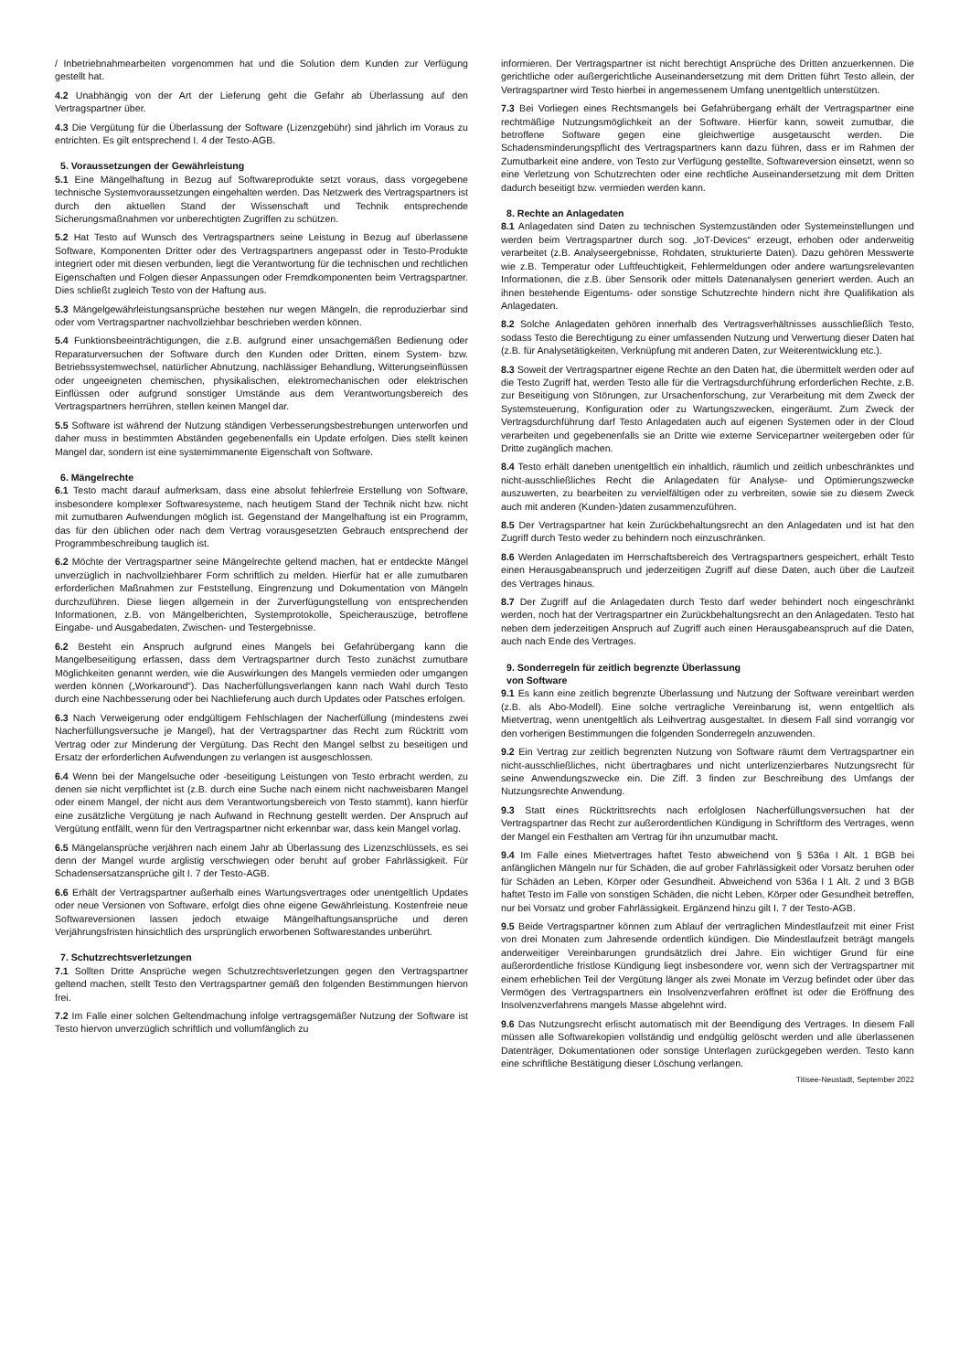/ Inbetriebnahmearbeiten vorgenommen hat und die Solution dem Kunden zur Verfügung gestellt hat.
4.2 Unabhängig von der Art der Lieferung geht die Gefahr ab Überlassung auf den Vertragspartner über.
4.3 Die Vergütung für die Überlassung der Software (Lizenzgebühr) sind jährlich im Voraus zu entrichten. Es gilt entsprechend I. 4 der Testo-AGB.
5. Voraussetzungen der Gewährleistung
5.1 Eine Mängelhaftung in Bezug auf Softwareprodukte setzt voraus, dass vorgegebene technische Systemvoraussetzungen eingehalten werden. Das Netzwerk des Vertragspartners ist durch den aktuellen Stand der Wissenschaft und Technik entsprechende Sicherungsmaßnahmen vor unberechtigten Zugriffen zu schützen.
5.2 Hat Testo auf Wunsch des Vertragspartners seine Leistung in Bezug auf überlassene Software, Komponenten Dritter oder des Vertragspartners angepasst oder in Testo-Produkte integriert oder mit diesen verbunden, liegt die Verantwortung für die technischen und rechtlichen Eigenschaften und Folgen dieser Anpassungen oder Fremdkomponenten beim Vertragspartner. Dies schließt zugleich Testo von der Haftung aus.
5.3 Mängelgewährleistungsansprüche bestehen nur wegen Mängeln, die reproduzierbar sind oder vom Vertragspartner nachvollziehbar beschrieben werden können.
5.4 Funktionsbeeinträchtigungen, die z.B. aufgrund einer unsachgemäßen Bedienung oder Reparaturversuchen der Software durch den Kunden oder Dritten, einem System- bzw. Betriebssystemwechsel, natürlicher Abnutzung, nachlässiger Behandlung, Witterungseinflüssen oder ungeeigneten chemischen, physikalischen, elektromechanischen oder elektrischen Einflüssen oder aufgrund sonstiger Umstände aus dem Verantwortungsbereich des Vertragspartners herrühren, stellen keinen Mangel dar.
5.5 Software ist während der Nutzung ständigen Verbesserungsbestrebungen unterworfen und daher muss in bestimmten Abständen gegebenenfalls ein Update erfolgen. Dies stellt keinen Mangel dar, sondern ist eine systemimmanente Eigenschaft von Software.
6. Mängelrechte
6.1 Testo macht darauf aufmerksam, dass eine absolut fehlerfreie Erstellung von Software, insbesondere komplexer Softwaresysteme, nach heutigem Stand der Technik nicht bzw. nicht mit zumutbaren Aufwendungen möglich ist. Gegenstand der Mangelhaftung ist ein Programm, das für den üblichen oder nach dem Vertrag vorausgesetzten Gebrauch entsprechend der Programmbeschreibung tauglich ist.
6.2 Möchte der Vertragspartner seine Mängelrechte geltend machen, hat er entdeckte Mängel unverzüglich in nachvollziehbarer Form schriftlich zu melden. Hierfür hat er alle zumutbaren erforderlichen Maßnahmen zur Feststellung, Eingrenzung und Dokumentation von Mängeln durchzuführen. Diese liegen allgemein in der Zurverfügungstellung von entsprechenden Informationen, z.B. von Mängelberichten, Systemprotokolle, Speicherauszüge, betroffene Eingabe- und Ausgabedaten, Zwischen- und Testergebnisse.
6.2 Besteht ein Anspruch aufgrund eines Mangels bei Gefahrübergang kann die Mangelbeseitigung erfassen, dass dem Vertragspartner durch Testo zunächst zumutbare Möglichkeiten genannt werden, wie die Auswirkungen des Mangels vermieden oder umgangen werden können („Workaround“). Das Nacherfüllungsverlangen kann nach Wahl durch Testo durch eine Nachbesserung oder bei Nachlieferung auch durch Updates oder Patsches erfolgen.
6.3 Nach Verweigerung oder endgültigem Fehlschlagen der Nacherfüllung (mindestens zwei Nacherfüllungsversuche je Mangel), hat der Vertragspartner das Recht zum Rücktritt vom Vertrag oder zur Minderung der Vergütung. Das Recht den Mangel selbst zu beseitigen und Ersatz der erforderlichen Aufwendungen zu verlangen ist ausgeschlossen.
6.4 Wenn bei der Mangelsuche oder -beseitigung Leistungen von Testo erbracht werden, zu denen sie nicht verpflichtet ist (z.B. durch eine Suche nach einem nicht nachweisbaren Mangel oder einem Mangel, der nicht aus dem Verantwortungsbereich von Testo stammt), kann hierfür eine zusätzliche Vergütung je nach Aufwand in Rechnung gestellt werden. Der Anspruch auf Vergütung entfällt, wenn für den Vertragspartner nicht erkennbar war, dass kein Mangel vorlag.
6.5 Mängelansprüche verjähren nach einem Jahr ab Überlassung des Lizenzschlüssels, es sei denn der Mangel wurde arglistig verschwiegen oder beruht auf grober Fahrlässigkeit. Für Schadensersatzansprüche gilt I. 7 der Testo-AGB.
6.6 Erhält der Vertragspartner außerhalb eines Wartungsvertrages oder unentgeltlich Updates oder neue Versionen von Software, erfolgt dies ohne eigene Gewährleistung. Kostenfreie neue Softwareversionen lassen jedoch etwaige Mängelhaftungsansprüche und deren Verjährungsfristen hinsichtlich des ursprünglich erworbenen Softwarestandes unberührt.
7. Schutzrechtsverletzungen
7.1 Sollten Dritte Ansprüche wegen Schutzrechtsverletzungen gegen den Vertragspartner geltend machen, stellt Testo den Vertragspartner gemäß den folgenden Bestimmungen hiervon frei.
7.2 Im Falle einer solchen Geltendmachung infolge vertragsgemäßer Nutzung der Software ist Testo hiervon unverzüglich schriftlich und vollumfänglich zu
informieren. Der Vertragspartner ist nicht berechtigt Ansprüche des Dritten anzuerkennen. Die gerichtliche oder außergerichtliche Auseinandersetzung mit dem Dritten führt Testo allein, der Vertragspartner wird Testo hierbei in angemessenem Umfang unentgeltlich unterstützen.
7.3 Bei Vorliegen eines Rechtsmangels bei Gefahrübergang erhält der Vertragspartner eine rechtmäßige Nutzungsmöglichkeit an der Software. Hierfür kann, soweit zumutbar, die betroffene Software gegen eine gleichwertige ausgetauscht werden. Die Schadensminderungspflicht des Vertragspartners kann dazu führen, dass er im Rahmen der Zumutbarkeit eine andere, von Testo zur Verfügung gestellte, Softwareversion einsetzt, wenn so eine Verletzung von Schutzrechten oder eine rechtliche Auseinandersetzung mit dem Dritten dadurch beseitigt bzw. vermieden werden kann.
8. Rechte an Anlagedaten
8.1 Anlagedaten sind Daten zu technischen Systemzuständen oder Systemeinstellungen und werden beim Vertragspartner durch sog. „IoT-Devices“ erzeugt, erhoben oder anderweitig verarbeitet (z.B. Analyseergebnisse, Rohdaten, strukturierte Daten). Dazu gehören Messwerte wie z.B. Temperatur oder Luftfeuchtigkeit, Fehlermeldungen oder andere wartungsrelevanten Informationen, die z.B. über Sensorik oder mittels Datenanalysen generiert werden. Auch an ihnen bestehende Eigentums- oder sonstige Schutzrechte hindern nicht ihre Qualifikation als Anlagedaten.
8.2 Solche Anlagedaten gehören innerhalb des Vertragsverhältnisses ausschließlich Testo, sodass Testo die Berechtigung zu einer umfassenden Nutzung und Verwertung dieser Daten hat (z.B. für Analysetätigkeiten, Verknüpfung mit anderen Daten, zur Weiterentwicklung etc.).
8.3 Soweit der Vertragspartner eigene Rechte an den Daten hat, die übermittelt werden oder auf die Testo Zugriff hat, werden Testo alle für die Vertragsdurchführung erforderlichen Rechte, z.B. zur Beseitigung von Störungen, zur Ursachenforschung, zur Verarbeitung mit dem Zweck der Systemsteuerung, Konfiguration oder zu Wartungszwecken, eingeräumt. Zum Zweck der Vertragsdurchführung darf Testo Anlagedaten auch auf eigenen Systemen oder in der Cloud verarbeiten und gegebenenfalls sie an Dritte wie externe Servicepartner weitergeben oder für Dritte zugänglich machen.
8.4 Testo erhält daneben unentgeltlich ein inhaltlich, räumlich und zeitlich unbeschränktes und nicht-ausschließliches Recht die Anlagedaten für Analyse- und Optimierungszwecke auszuwerten, zu bearbeiten zu vervielfältigen oder zu verbreiten, sowie sie zu diesem Zweck auch mit anderen (Kunden-)daten zusammenzuführen.
8.5 Der Vertragspartner hat kein Zurückbehaltungsrecht an den Anlagedaten und ist hat den Zugriff durch Testo weder zu behindern noch einzuschränken.
8.6 Werden Anlagedaten im Herrschaftsbereich des Vertragspartners gespeichert, erhält Testo einen Herausgabeanspruch und jederzeitigen Zugriff auf diese Daten, auch über die Laufzeit des Vertrages hinaus.
8.7 Der Zugriff auf die Anlagedaten durch Testo darf weder behindert noch eingeschränkt werden, noch hat der Vertragspartner ein Zurückbehaltungsrecht an den Anlagedaten. Testo hat neben dem jederzeitigen Anspruch auf Zugriff auch einen Herausgabeanspruch auf die Daten, auch nach Ende des Vertrages.
9. Sonderregeln für zeitlich begrenzte Überlassung
von Software
9.1 Es kann eine zeitlich begrenzte Überlassung und Nutzung der Software vereinbart werden (z.B. als Abo-Modell). Eine solche vertragliche Vereinbarung ist, wenn entgeltlich als Mietvertrag, wenn unentgeltlich als Leihvertrag ausgestaltet. In diesem Fall sind vorrangig vor den vorherigen Bestimmungen die folgenden Sonderregeln anzuwenden.
9.2 Ein Vertrag zur zeitlich begrenzten Nutzung von Software räumt dem Vertragspartner ein nicht-ausschließliches, nicht übertragbares und nicht unterlizenzierbares Nutzungsrecht für seine Anwendungszwecke ein. Die Ziff. 3 finden zur Beschreibung des Umfangs der Nutzungsrechte Anwendung.
9.3 Statt eines Rücktrittsrechts nach erfolglosen Nacherfüllungsversuchen hat der Vertragspartner das Recht zur außerordentlichen Kündigung in Schriftform des Vertrages, wenn der Mangel ein Festhalten am Vertrag für ihn unzumutbar macht.
9.4 Im Falle eines Mietvertrages haftet Testo abweichend von § 536a I Alt. 1 BGB bei anfänglichen Mängeln nur für Schäden, die auf grober Fahrlässigkeit oder Vorsatz beruhen oder für Schäden an Leben, Körper oder Gesundheit. Abweichend von 536a I 1 Alt. 2 und 3 BGB haftet Testo im Falle von sonstigen Schäden, die nicht Leben, Körper oder Gesundheit betreffen, nur bei Vorsatz und grober Fahrlässigkeit. Ergänzend hinzu gilt I. 7 der Testo-AGB.
9.5 Beide Vertragspartner können zum Ablauf der vertraglichen Mindestlaufzeit mit einer Frist von drei Monaten zum Jahresende ordentlich kündigen. Die Mindestlaufzeit beträgt mangels anderweitiger Vereinbarungen grundsätzlich drei Jahre. Ein wichtiger Grund für eine außerordentliche fristlose Kündigung liegt insbesondere vor, wenn sich der Vertragspartner mit einem erheblichen Teil der Vergütung länger als zwei Monate im Verzug befindet oder über das Vermögen des Vertragspartners ein Insolvenzverfahren eröffnet ist oder die Eröffnung des Insolvenzverfahrens mangels Masse abgelehnt wird.
9.6 Das Nutzungsrecht erlischt automatisch mit der Beendigung des Vertrages. In diesem Fall müssen alle Softwarekopien vollständig und endgültig gelöscht werden und alle überlassenen Datenträger, Dokumentationen oder sonstige Unterlagen zurückgegeben werden. Testo kann eine schriftliche Bestätigung dieser Löschung verlangen.
Titisee-Neustadt, September 2022